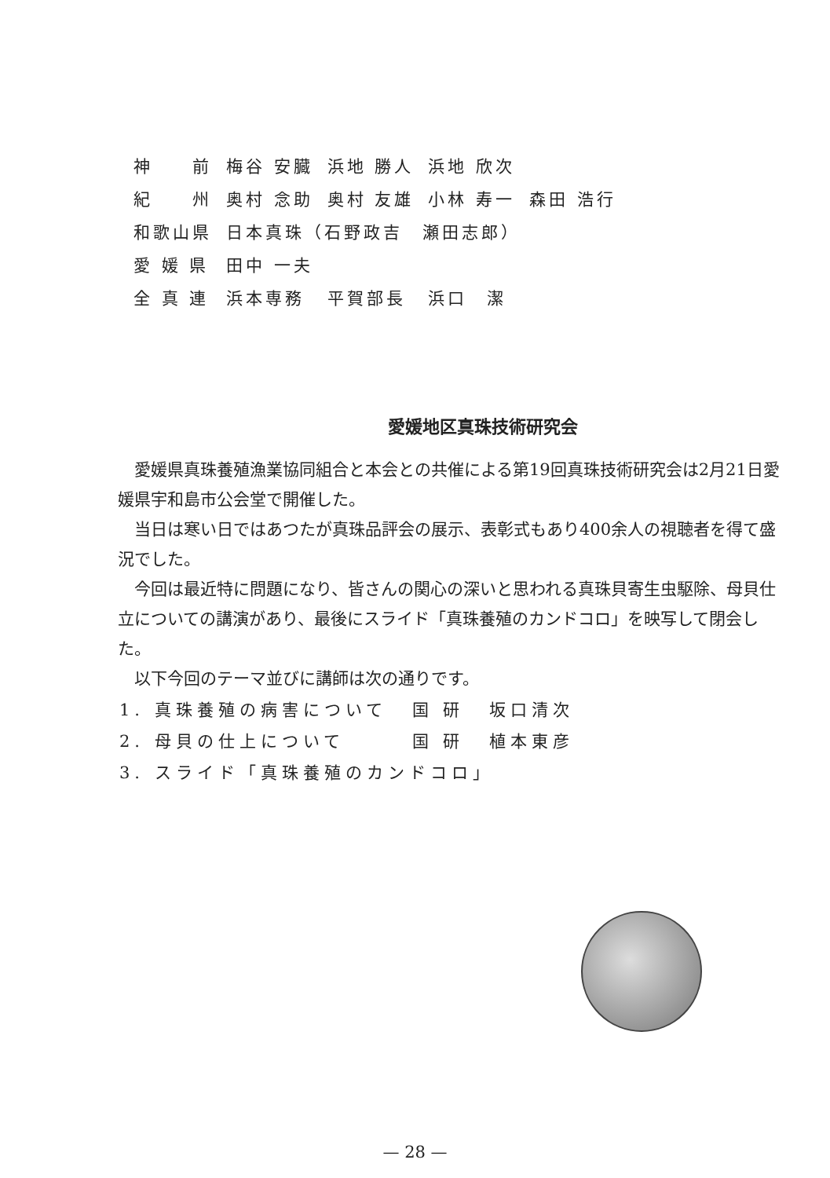| 神 前 | 梅谷 安臓 | 浜地 勝人 | 浜地 欣次 | |
| 紀 州 | 奥村 念助 | 奥村 友雄 | 小林 寿一 | 森田 浩行 |
| 和歌山県 | 日本真珠（石野政吉 瀬田志郎） | | | |
| 愛 媛 県 | 田中 一夫 | | | |
| 全 真 連 | 浜本専務 | 平賀部長 | 浜口 潔 | |
愛媛地区真珠技術研究会
愛媛県真珠養殖漁業協同組合と本会との共催による第19回真珠技術研究会は2月21日愛媛県宇和島市公会堂で開催した。
当日は寒い日ではあつたが真珠品評会の展示、表彰式もあり400余人の視聴者を得て盛況でした。
今回は最近特に問題になり、皆さんの関心の深いと思われる真珠貝寄生虫駆除、母貝仕立についての講演があり、最後にスライド「真珠養殖のカンドコロ」を映写して閉会した。
以下今回のテーマ並びに講師は次の通りです。
| 1. 真珠養殖の病害について | 国 研 | 坂口清次 |
| 2. 母貝の仕上について | 国 研 | 植本東彦 |
| 3. スライド「真珠養殖のカンドコロ」 | | |
— 28 —